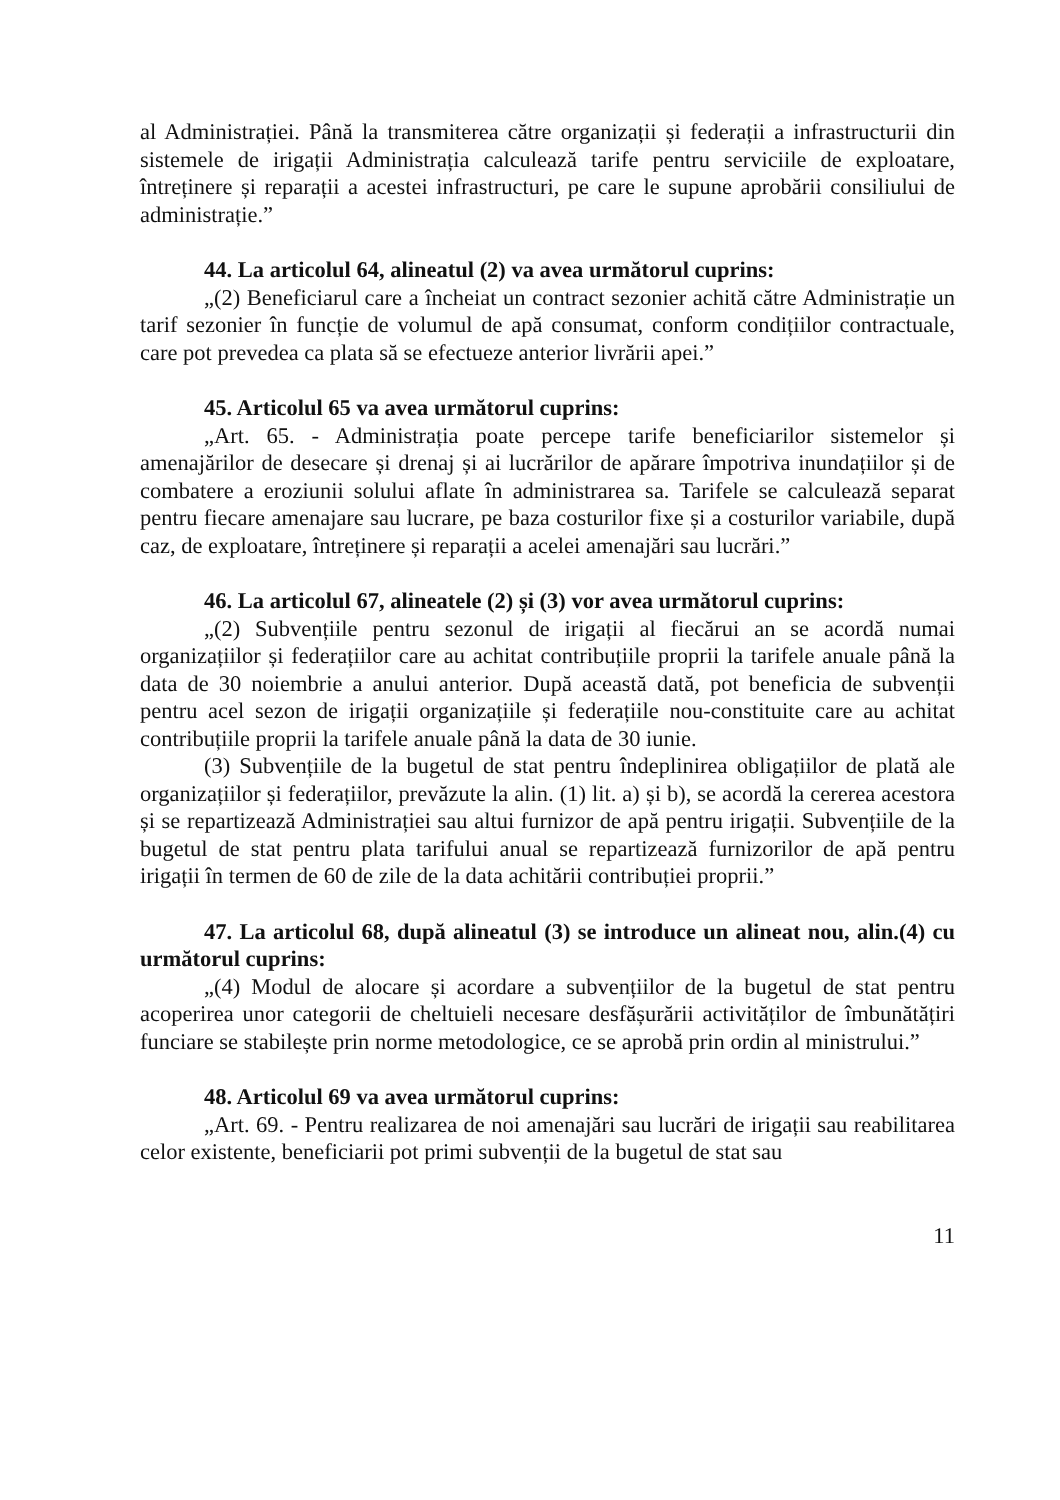al Administrației. Până la transmiterea către organizații și federații a infrastructurii din sistemele de irigații Administrația calculează tarife pentru serviciile de exploatare, întreținere și reparații a acestei infrastructuri, pe care le supune aprobării consiliului de administrație.”
44. La articolul 64, alineatul (2) va avea următorul cuprins:
„(2) Beneficiarul care a încheiat un contract sezonier achită către Administrație un tarif sezonier în funcție de volumul de apă consumat, conform condițiilor contractuale, care pot prevedea ca plata să se efectueze anterior livrării apei.”
45. Articolul 65 va avea următorul cuprins:
„Art. 65. - Administrația poate percepe tarife beneficiarilor sistemelor și amenajărilor de desecare și drenaj și ai lucrărilor de apărare împotriva inundațiilor și de combatere a eroziunii solului aflate în administrarea sa. Tarifele se calculează separat pentru fiecare amenajare sau lucrare, pe baza costurilor fixe și a costurilor variabile, după caz, de exploatare, întreținere și reparații a acelei amenajări sau lucrări.”
46. La articolul 67, alineatele (2) și (3) vor avea următorul cuprins:
„(2) Subvențiile pentru sezonul de irigații al fiecărui an se acordă numai organizațiilor și federațiilor care au achitat contribuțiile proprii la tarifele anuale până la data de 30 noiembrie a anului anterior. După această dată, pot beneficia de subvenții pentru acel sezon de irigații organizațiile și federațiile nou-constituite care au achitat contribuțiile proprii la tarifele anuale până la data de 30 iunie.
(3) Subvențiile de la bugetul de stat pentru îndeplinirea obligațiilor de plată ale organizațiilor și federațiilor, prevăzute la alin. (1) lit. a) și b), se acordă la cererea acestora și se repartizează Administrației sau altui furnizor de apă pentru irigații. Subvențiile de la bugetul de stat pentru plata tarifului anual se repartizează furnizorilor de apă pentru irigații în termen de 60 de zile de la data achitării contribuției proprii.”
47. La articolul 68, după alineatul (3) se introduce un alineat nou, alin.(4) cu următorul cuprins:
„(4) Modul de alocare și acordare a subvențiilor de la bugetul de stat pentru acoperirea unor categorii de cheltuieli necesare desfășurării activităților de îmbunătățiri funciare se stabilește prin norme metodologice, ce se aprobă prin ordin al ministrului.”
48. Articolul 69 va avea următorul cuprins:
„Art. 69. - Pentru realizarea de noi amenajări sau lucrări de irigații sau reabilitarea celor existente, beneficiarii pot primi subvenții de la bugetul de stat sau
11